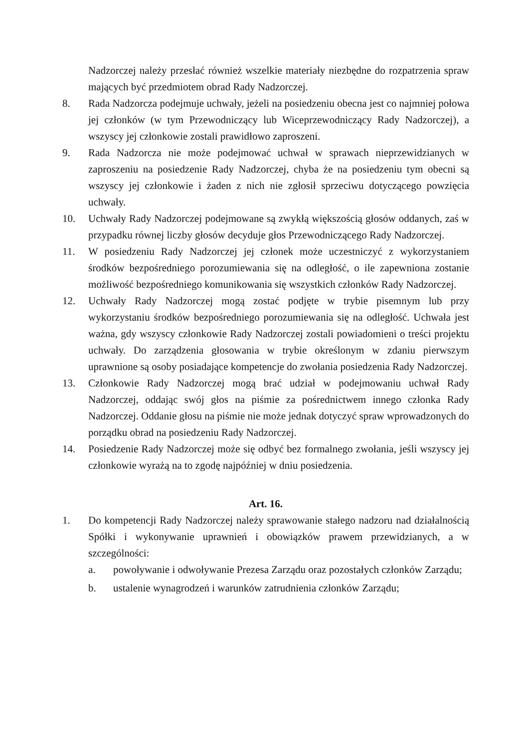Nadzorczej należy przesłać również wszelkie materiały niezbędne do rozpatrzenia spraw mających być przedmiotem obrad Rady Nadzorczej.
8. Rada Nadzorcza podejmuje uchwały, jeżeli na posiedzeniu obecna jest co najmniej połowa jej członków (w tym Przewodniczący lub Wiceprzewodniczący Rady Nadzorczej), a wszyscy jej członkowie zostali prawidłowo zaproszeni.
9. Rada Nadzorcza nie może podejmować uchwał w sprawach nieprzewidzianych w zaproszeniu na posiedzenie Rady Nadzorczej, chyba że na posiedzeniu tym obecni są wszyscy jej członkowie i żaden z nich nie zgłosił sprzeciwu dotyczącego powzięcia uchwały.
10. Uchwały Rady Nadzorczej podejmowane są zwykłą większością głosów oddanych, zaś w przypadku równej liczby głosów decyduje głos Przewodniczącego Rady Nadzorczej.
11. W posiedzeniu Rady Nadzorczej jej członek może uczestniczyć z wykorzystaniem środków bezpośredniego porozumiewania się na odległość, o ile zapewniona zostanie możliwość bezpośredniego komunikowania się wszystkich członków Rady Nadzorczej.
12. Uchwały Rady Nadzorczej mogą zostać podjęte w trybie pisemnym lub przy wykorzystaniu środków bezpośredniego porozumiewania się na odległość. Uchwała jest ważna, gdy wszyscy członkowie Rady Nadzorczej zostali powiadomieni o treści projektu uchwały. Do zarządzenia głosowania w trybie określonym w zdaniu pierwszym uprawnione są osoby posiadające kompetencje do zwołania posiedzenia Rady Nadzorczej.
13. Członkowie Rady Nadzorczej mogą brać udział w podejmowaniu uchwał Rady Nadzorczej, oddając swój głos na piśmie za pośrednictwem innego członka Rady Nadzorczej. Oddanie głosu na piśmie nie może jednak dotyczyć spraw wprowadzonych do porządku obrad na posiedzeniu Rady Nadzorczej.
14. Posiedzenie Rady Nadzorczej może się odbyć bez formalnego zwołania, jeśli wszyscy jej członkowie wyrażą na to zgodę najpóźniej w dniu posiedzenia.
Art. 16.
1. Do kompetencji Rady Nadzorczej należy sprawowanie stałego nadzoru nad działalnością Spółki i wykonywanie uprawnień i obowiązków prawem przewidzianych, a w szczególności:
a. powoływanie i odwoływanie Prezesa Zarządu oraz pozostałych członków Zarządu;
b. ustalenie wynagrodzeń i warunków zatrudnienia członków Zarządu;